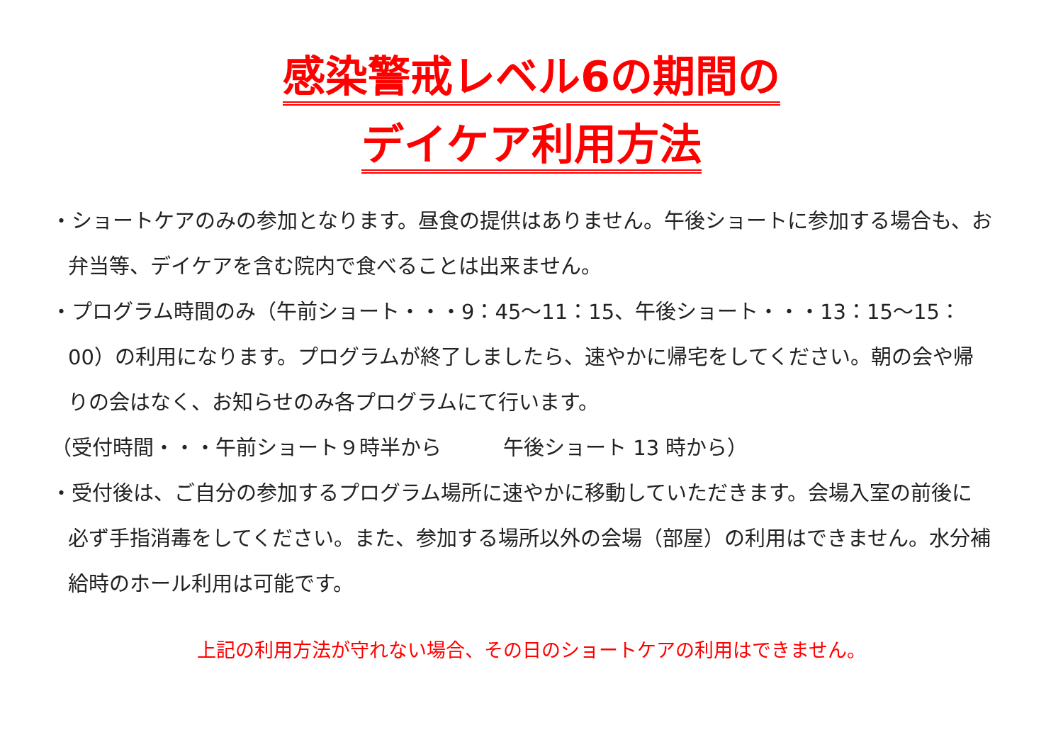感染警戒レベル6の期間の
デイケア利用方法
・ショートケアのみの参加となります。昼食の提供はありません。午後ショートに参加する場合も、お弁当等、デイケアを含む院内で食べることは出来ません。
・プログラム時間のみ（午前ショート・・・9：45～11：15、午後ショート・・・13：15～15：00）の利用になります。プログラムが終了しましたら、速やかに帰宅をしてください。朝の会や帰りの会はなく、お知らせのみ各プログラムにて行います。
（受付時間・・・午前ショート９時半から　　　午後ショート 13 時から）
・受付後は、ご自分の参加するプログラム場所に速やかに移動していただきます。会場入室の前後に必ず手指消毒をしてください。また、参加する場所以外の会場（部屋）の利用はできません。水分補給時のホール利用は可能です。
上記の利用方法が守れない場合、その日のショートケアの利用はできません。